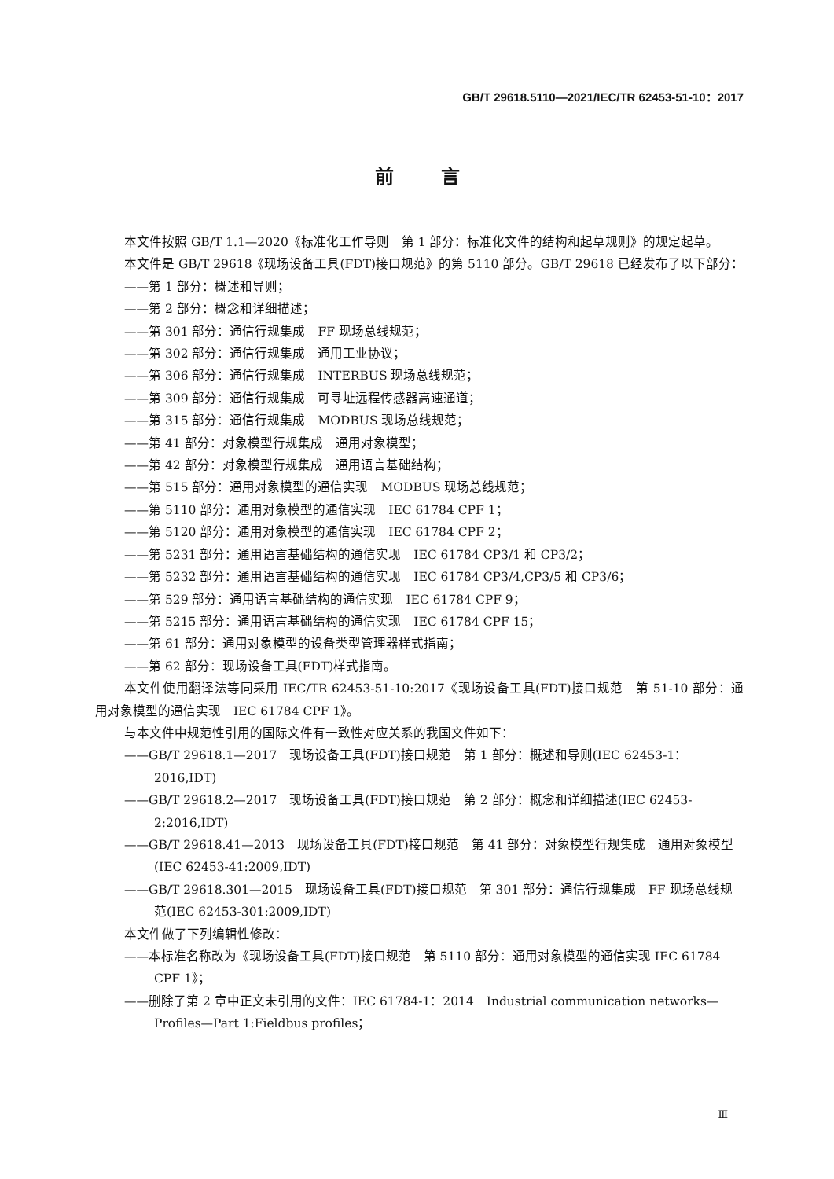GB/T 29618.5110—2021/IEC/TR 62453-51-10：2017
前言
本文件按照 GB/T 1.1—2020《标准化工作导则　第 1 部分：标准化文件的结构和起草规则》的规定起草。
本文件是 GB/T 29618《现场设备工具(FDT)接口规范》的第 5110 部分。GB/T 29618 已经发布了以下部分：
——第 1 部分：概述和导则；
——第 2 部分：概念和详细描述；
——第 301 部分：通信行规集成　FF 现场总线规范；
——第 302 部分：通信行规集成　通用工业协议；
——第 306 部分：通信行规集成　INTERBUS 现场总线规范；
——第 309 部分：通信行规集成　可寻址远程传感器高速通道；
——第 315 部分：通信行规集成　MODBUS 现场总线规范；
——第 41 部分：对象模型行规集成　通用对象模型；
——第 42 部分：对象模型行规集成　通用语言基础结构；
——第 515 部分：通用对象模型的通信实现　MODBUS 现场总线规范；
——第 5110 部分：通用对象模型的通信实现　IEC 61784 CPF 1；
——第 5120 部分：通用对象模型的通信实现　IEC 61784 CPF 2；
——第 5231 部分：通用语言基础结构的通信实现　IEC 61784 CP3/1 和 CP3/2；
——第 5232 部分：通用语言基础结构的通信实现　IEC 61784 CP3/4,CP3/5 和 CP3/6；
——第 529 部分：通用语言基础结构的通信实现　IEC 61784 CPF 9；
——第 5215 部分：通用语言基础结构的通信实现　IEC 61784 CPF 15；
——第 61 部分：通用对象模型的设备类型管理器样式指南；
——第 62 部分：现场设备工具(FDT)样式指南。
本文件使用翻译法等同采用 IEC/TR 62453-51-10:2017《现场设备工具(FDT)接口规范　第 51-10 部分：通用对象模型的通信实现　IEC 61784 CPF 1》。
与本文件中规范性引用的国际文件有一致性对应关系的我国文件如下：
——GB/T 29618.1—2017　现场设备工具(FDT)接口规范　第 1 部分：概述和导则(IEC 62453-1：2016,IDT)
——GB/T 29618.2—2017　现场设备工具(FDT)接口规范　第 2 部分：概念和详细描述(IEC 62453-2:2016,IDT)
——GB/T 29618.41—2013　现场设备工具(FDT)接口规范　第 41 部分：对象模型行规集成　通用对象模型(IEC 62453-41:2009,IDT)
——GB/T 29618.301—2015　现场设备工具(FDT)接口规范　第 301 部分：通信行规集成　FF 现场总线规范(IEC 62453-301:2009,IDT)
本文件做了下列编辑性修改：
——本标准名称改为《现场设备工具(FDT)接口规范　第 5110 部分：通用对象模型的通信实现 IEC 61784 CPF 1》；
——删除了第 2 章中正文未引用的文件：IEC 61784-1：2014　Industrial communication networks—Profiles—Part 1:Fieldbus profiles；
Ⅲ